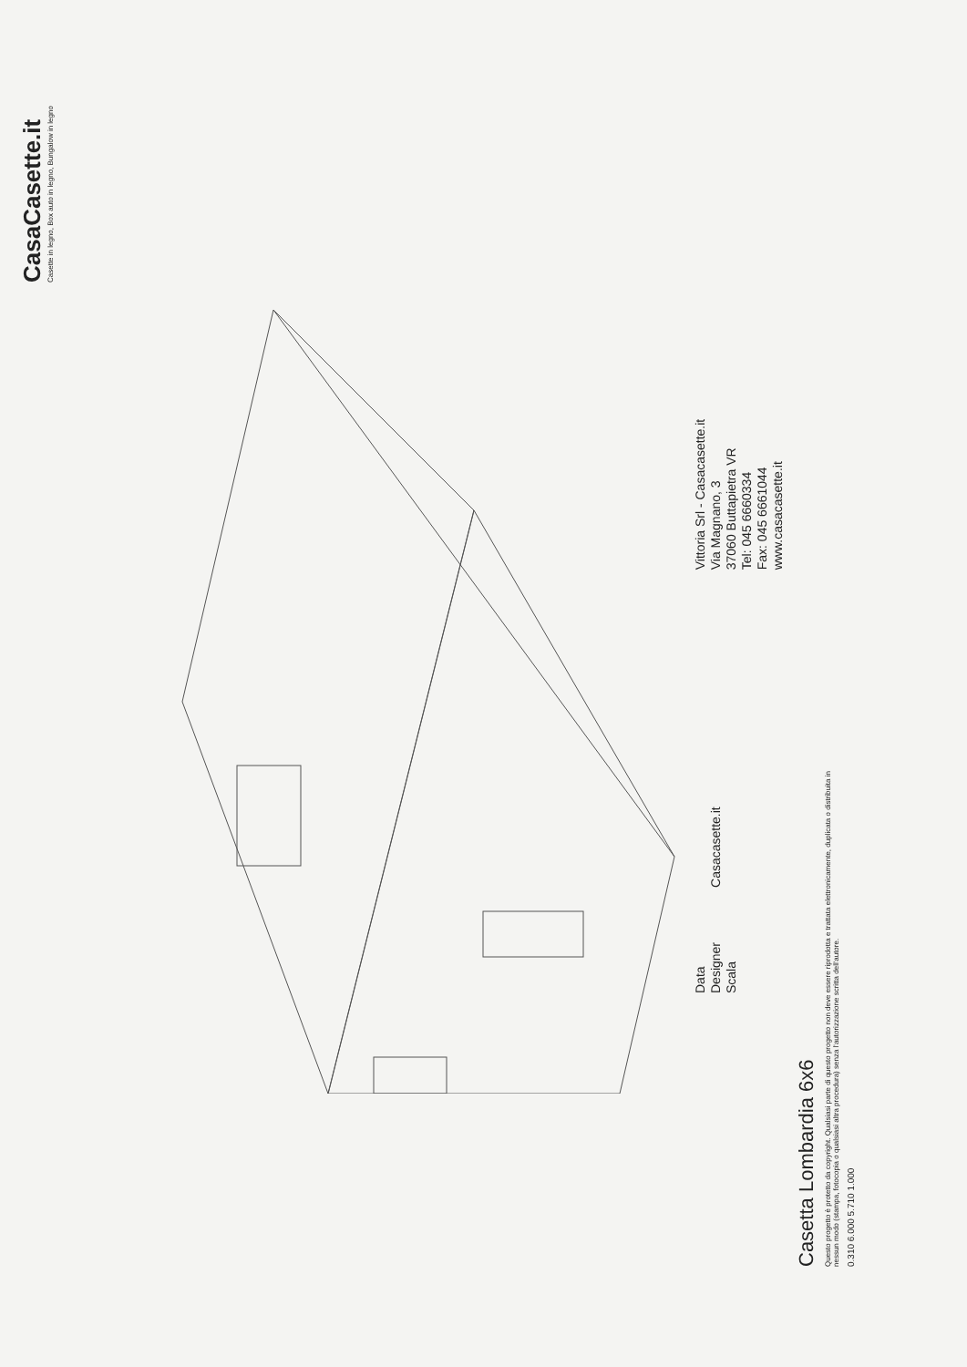CasaCasette.it
Casette in legno, Box auto in legno, Bungalow in legno
Data
Designer
Scala
Casacasette.it
Vittoria Srl - Casacasette.it
Via Magnano, 3
37060 Buttapietra VR
Tel: 045 6660334
Fax: 045 6661044
www.casacasette.it
Casetta Lombardia 6x6
Questo progetto è protetto da copyright. Qualsiasi parte di questo progetto non deve essere riprodotta e trattata elettronicamente, duplicata o distribuita in nessun modo (stampa, fotocopia o qualsiasi altra procedura) senza l'autorizzazione scritta dell'autore.
0.310 6.000 5.710 1.000